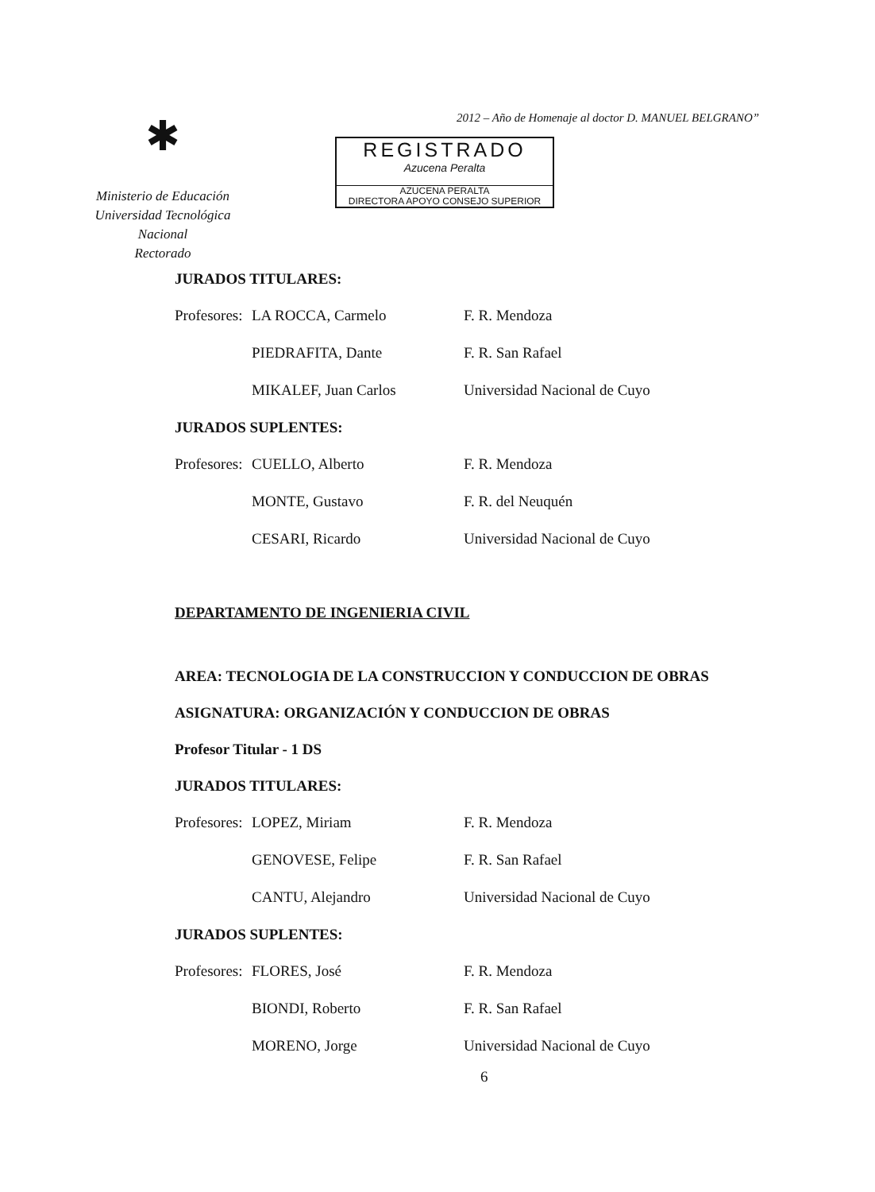2012 – Año de Homenaje al doctor D. MANUEL BELGRANO”
✱
Ministerio de Educación
Universidad Tecnológica Nacional
Rectorado
REGISTRADO
Azucena Peralta
AZUCENA PERALTA
DIRECTORA APOYO CONSEJO SUPERIOR
JURADOS TITULARES:
Profesores: LA ROCCA, Carmelo F. R. Mendoza
PIEDRAFITA, Dante F. R. San Rafael
MIKALEF, Juan Carlos Universidad Nacional de Cuyo
JURADOS SUPLENTES:
Profesores: CUELLO, Alberto F. R. Mendoza
MONTE, Gustavo F. R. del Neuquén
CESARI, Ricardo Universidad Nacional de Cuyo
DEPARTAMENTO DE INGENIERIA CIVIL
AREA: TECNOLOGIA DE LA CONSTRUCCION Y CONDUCCION DE OBRAS
ASIGNATURA: ORGANIZACIÓN Y CONDUCCION DE OBRAS
Profesor Titular - 1 DS
JURADOS TITULARES:
Profesores: LOPEZ, Miriam F. R. Mendoza
GENOVESE, Felipe F. R. San Rafael
CANTU, Alejandro Universidad Nacional de Cuyo
JURADOS SUPLENTES:
Profesores: FLORES, José F. R. Mendoza
BIONDI, Roberto F. R. San Rafael
MORENO, Jorge Universidad Nacional de Cuyo
6